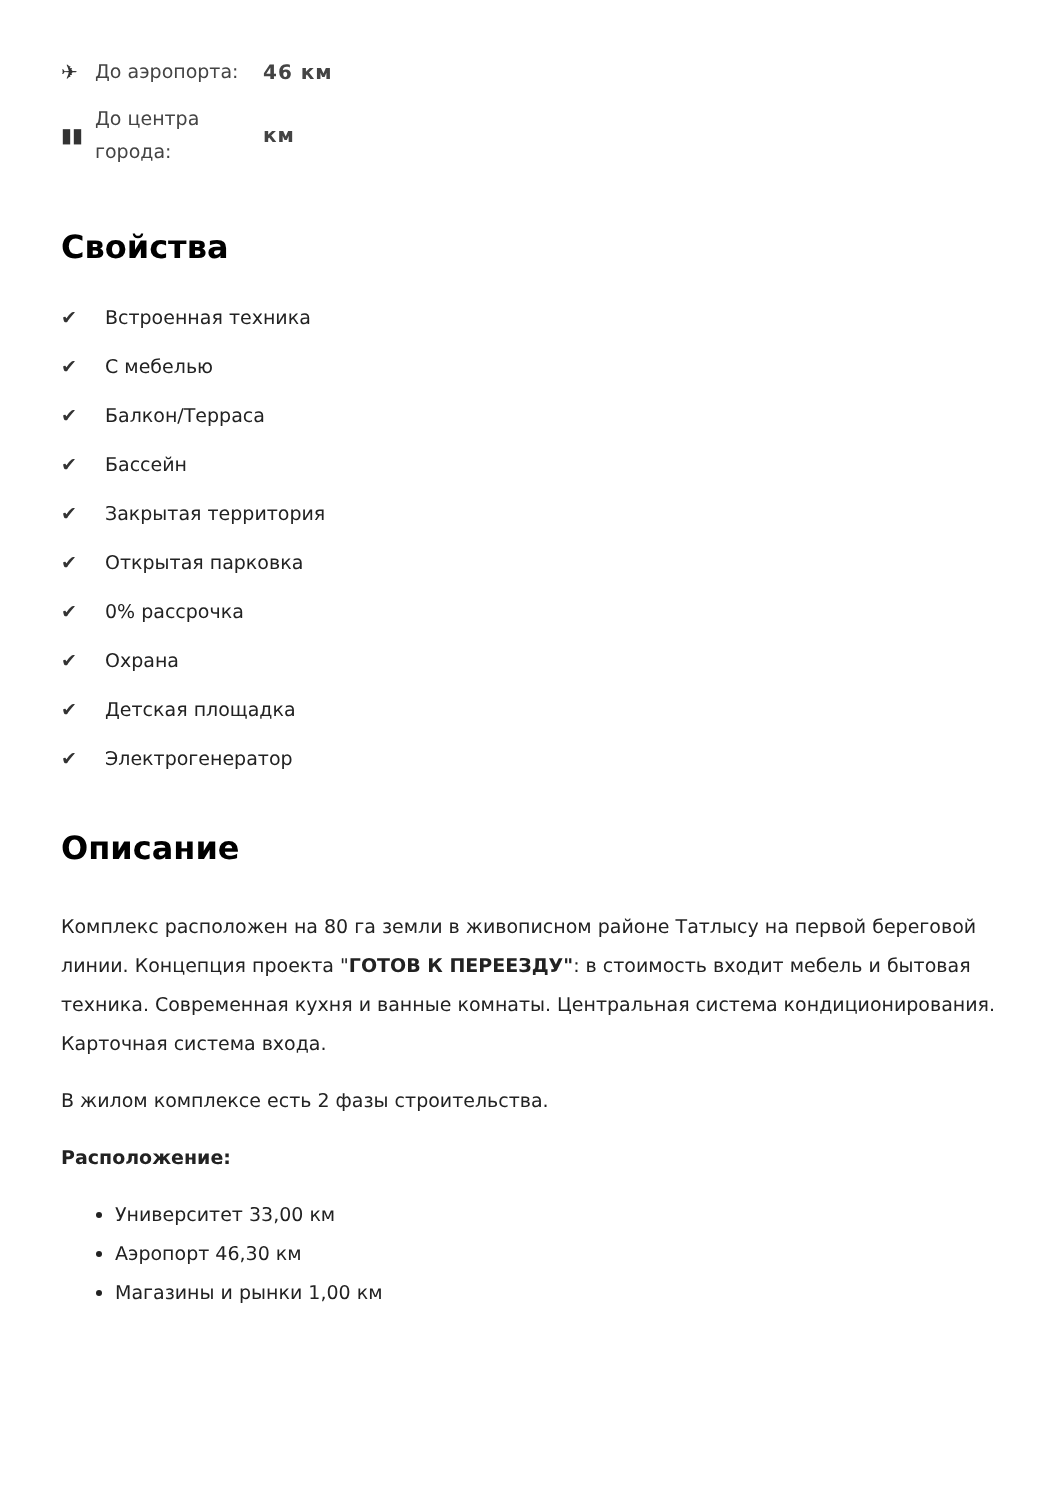✈
До аэропорта:
46 км
▮▮
До центра города:
км
Свойства
✔ Встроенная техника
✔ С мебелью
✔ Балкон/Терраса
✔ Бассейн
✔ Закрытая территория
✔ Открытая парковка
✔ 0% рассрочка
✔ Охрана
✔ Детская площадка
✔ Электрогенератор
Описание
Комплекс расположен на 80 га земли в живописном районе Татлысу на первой береговой линии. Концепция проекта "ГОТОВ К ПЕРЕЕЗДУ": в стоимость входит мебель и бытовая техника. Современная кухня и ванные комнаты. Центральная система кондиционирования. Карточная система входа.
В жилом комплексе есть 2 фазы строительства.
Расположение:
Университет 33,00 км
Аэропорт 46,30 км
Магазины и рынки 1,00 км